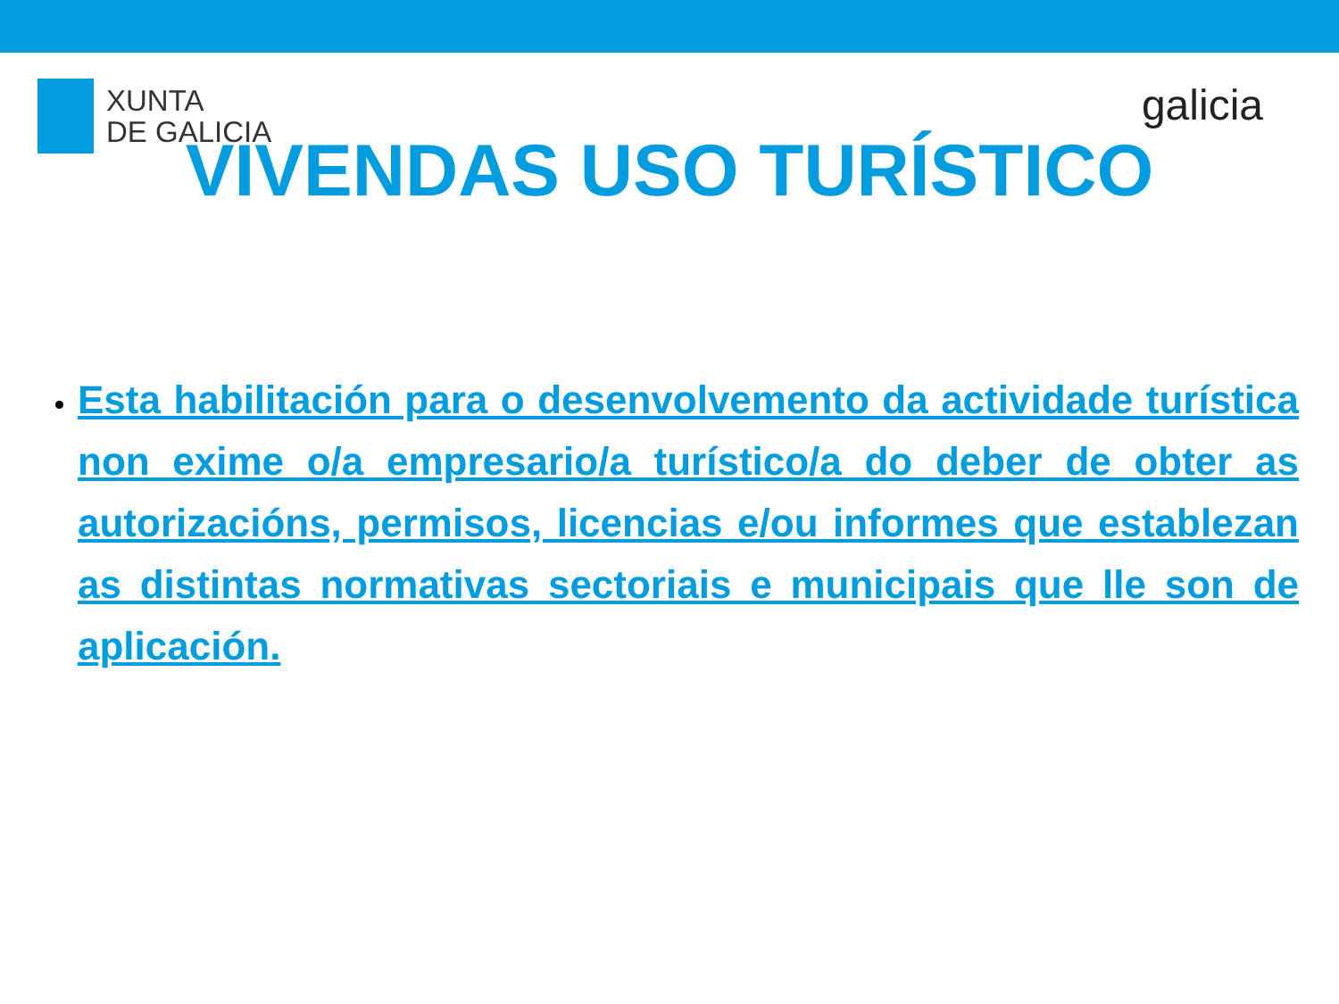XUNTA
DE GALICIA
galicia
VIVENDAS USO TURÍSTICO
Esta habilitación para o desenvolvemento da actividade turística non exime o/a empresario/a turístico/a do deber de obter as autorizacións, permisos, licencias e/ou informes que establezan as distintas normativas sectoriais e municipais que lle son de aplicación.